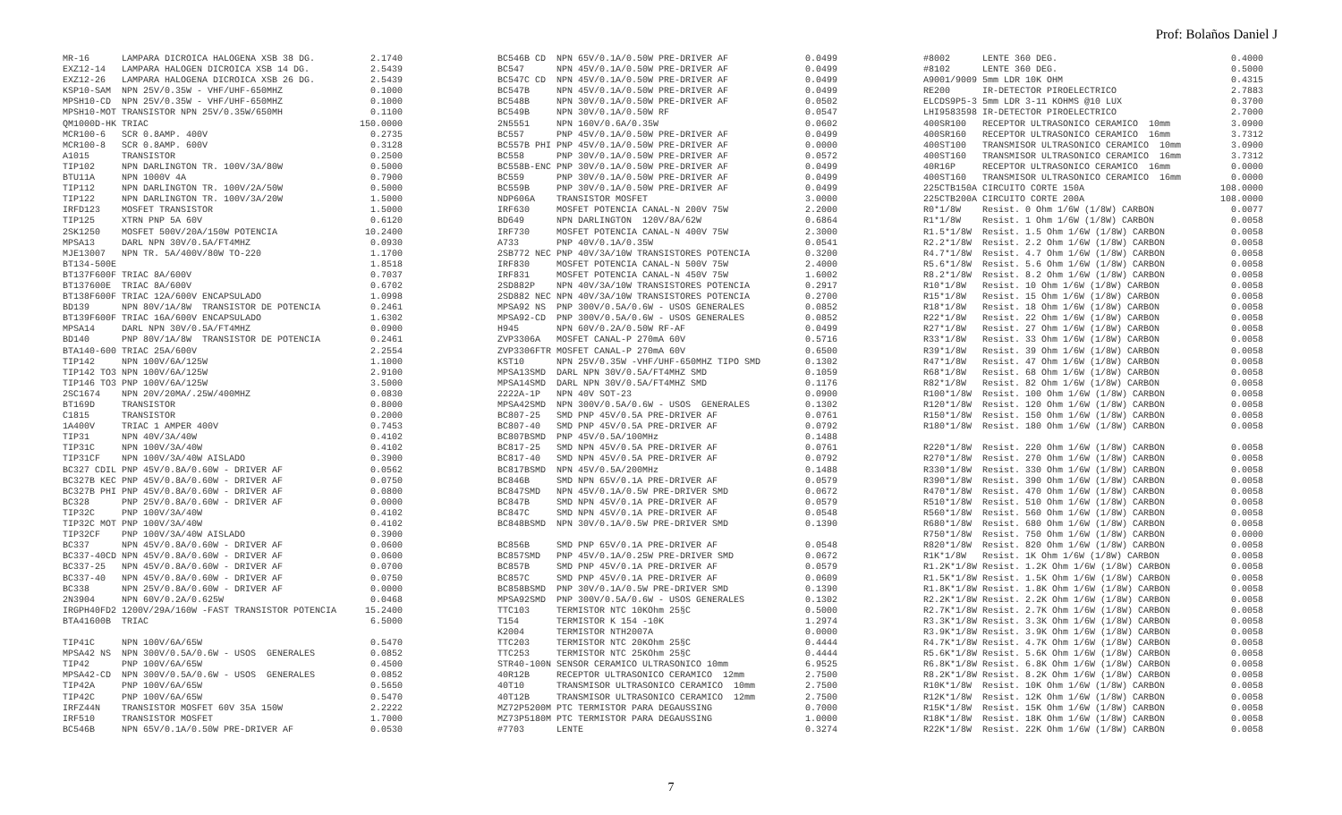Prof: Bolaños Daniel J
| MR-16 LAMPARA DICROICA HALOGENA XSB 38 DG. | 2.1740 |
| EXZ12-14 LAMPARA HALOGEN DICROICA XSB 14 DG. | 2.5439 |
| EXZ12-26 LAMPARA HALOGENA DICROICA XSB 26 DG. | 2.5439 |
| KSP10-SAM NPN 25V/0.35W - VHF/UHF-650MHZ | 0.1000 |
| MPSH10-CD NPN 25V/0.35W - VHF/UHF-650MHZ | 0.1000 |
| MPSH10-MOT TRANSISTOR NPN 25V/0.35W/650MH | 0.1100 |
| QM1000D-HK TRIAC | 150.0000 |
| MCR100-6 SCR 0.8AMP. 400V | 0.2735 |
| MCR100-8 SCR 0.8AMP. 600V | 0.3128 |
| A1015 TRANSISTOR | 0.2500 |
| TIP102 NPN DARLINGTON TR. 100V/3A/80W | 0.5000 |
| BTU11A NPN 1000V 4A | 0.7900 |
| TIP112 NPN DARLINGTON TR. 100V/2A/50W | 0.5000 |
| TIP122 NPN DARLINGTON TR. 100V/3A/20W | 1.5000 |
| IRFD123 MOSFET TRANSISTOR | 1.5000 |
| TIP125 XTRN PNP 5A 60V | 0.6120 |
| 2SK1250 MOSFET 500V/20A/150W POTENCIA | 10.2400 |
| MPSA13 DARL NPN 30V/0.5A/FT4MHZ | 0.0930 |
| MJE13007 NPN TR. 5A/400V/80W TO-220 | 1.1700 |
| BT134-500E | 1.8518 |
| BT137F600F TRIAC 8A/600V | 0.7037 |
| BT137600E TRIAC 8A/600V | 0.6702 |
| BT138F600F TRIAC 12A/600V ENCAPSULADO | 1.0998 |
| BD139 NPN 80V/1A/8W TRANSISTOR DE POTENCIA | 0.2461 |
| BT139F600F TRIAC 16A/600V ENCAPSULADO | 1.6302 |
| MPSA14 DARL NPN 30V/0.5A/FT4MHZ | 0.0900 |
| BD140 PNP 80V/1A/8W TRANSISTOR DE POTENCIA | 0.2461 |
| BTA140-600 TRIAC 25A/600V | 2.2554 |
| TIP142 NPN 100V/6A/125W | 1.1000 |
| TIP142 TO3 NPN 100V/6A/125W | 2.9100 |
| TIP146 TO3 PNP 100V/6A/125W | 3.5000 |
| 2SC1674 NPN 20V/20MA/.25W/400MHZ | 0.0830 |
| BT169D TRANSISTOR | 0.8000 |
| C1815 TRANSISTOR | 0.2000 |
| 1A400V TRIAC 1 AMPER 400V | 0.7453 |
| TIP31 NPN 40V/3A/40W | 0.4102 |
| TIP31C NPN 100V/3A/40W | 0.4102 |
| TIP31CF NPN 100V/3A/40W AISLADO | 0.3900 |
| BC327 CDIL PNP 45V/0.8A/0.60W - DRIVER AF | 0.0562 |
| BC327B KEC PNP 45V/0.8A/0.60W - DRIVER AF | 0.0750 |
| BC327B PHI PNP 45V/0.8A/0.60W - DRIVER AF | 0.0800 |
| BC328 PNP 25V/0.8A/0.60W - DRIVER AF | 0.0000 |
| TIP32C PNP 100V/3A/40W | 0.4102 |
| TIP32C MOT PNP 100V/3A/40W | 0.4102 |
| TIP32CF PNP 100V/3A/40W AISLADO | 0.3900 |
| BC337 NPN 45V/0.8A/0.60W - DRIVER AF | 0.0600 |
| BC337-40CD NPN 45V/0.8A/0.60W - DRIVER AF | 0.0600 |
| BC337-25 NPN 45V/0.8A/0.60W - DRIVER AF | 0.0700 |
| BC337-40 NPN 45V/0.8A/0.60W - DRIVER AF | 0.0750 |
| BC338 NPN 25V/0.8A/0.60W - DRIVER AF | 0.0000 |
| 2N3904 NPN 60V/0.2A/0.625W | 0.0468 |
| IRGPH40FD2 1200V/29A/160W -FAST TRANSISTOR POTENCIA | 15.2400 |
| BTA41600B TRIAC | 6.5000 |
| TIP41C NPN 100V/6A/65W | 0.5470 |
| MPSA42 NS NPN 300V/0.5A/0.6W - USOS GENERALES | 0.0852 |
| TIP42 PNP 100V/6A/65W | 0.4500 |
| MPSA42-CD NPN 300V/0.5A/0.6W - USOS GENERALES | 0.0852 |
| TIP42A PNP 100V/6A/65W | 0.5650 |
| TIP42C PNP 100V/6A/65W | 0.5470 |
| IRFZ44N TRANSISTOR MOSFET 60V 35A 150W | 2.2222 |
| IRF510 TRANSISTOR MOSFET | 1.7000 |
| BC546B NPN 65V/0.1A/0.50W PRE-DRIVER AF | 0.0530 |
| BC546B CD NPN 65V/0.1A/0.50W PRE-DRIVER AF | 0.0499 |
| BC547 NPN 45V/0.1A/0.50W PRE-DRIVER AF | 0.0499 |
| BC547C CD NPN 45V/0.1A/0.50W PRE-DRIVER AF | 0.0499 |
| BC547B NPN 45V/0.1A/0.50W PRE-DRIVER AF | 0.0499 |
| BC548B NPN 30V/0.1A/0.50W PRE-DRIVER AF | 0.0502 |
| BC549B NPN 30V/0.1A/0.50W RF | 0.0547 |
| 2N5551 NPN 160V/0.6A/0.35W | 0.0602 |
| BC557 PNP 45V/0.1A/0.50W PRE-DRIVER AF | 0.0499 |
| BC557B PHI PNP 45V/0.1A/0.50W PRE-DRIVER AF | 0.0000 |
| BC558 PNP 30V/0.1A/0.50W PRE-DRIVER AF | 0.0572 |
| BC558B-ENC PNP 30V/0.1A/0.50W PRE-DRIVER AF | 0.0499 |
| BC559 PNP 30V/0.1A/0.50W PRE-DRIVER AF | 0.0499 |
| BC559B PNP 30V/0.1A/0.50W PRE-DRIVER AF | 0.0499 |
| NDP606A TRANSISTOR MOSFET | 3.0000 |
| IRF630 MOSFET POTENCIA CANAL-N 200V 75W | 2.2000 |
| BD649 NPN DARLINGTON 120V/8A/62W | 0.6864 |
| IRF730 MOSFET POTENCIA CANAL-N 400V 75W | 2.3000 |
| A733 PNP 40V/0.1A/0.35W | 0.0541 |
| 2SB772 NEC PNP 40V/3A/10W TRANSISTORES POTENCIA | 0.3200 |
| IRF830 MOSFET POTENCIA CANAL-N 500V 75W | 2.4000 |
| IRF831 MOSFET POTENCIA CANAL-N 450V 75W | 1.6002 |
| 2SD882P NPN 40V/3A/10W TRANSISTORES POTENCIA | 0.2917 |
| 2SD882 NEC NPN 40V/3A/10W TRANSISTORES POTENCIA | 0.2700 |
| MPSA92 NS PNP 300V/0.5A/0.6W - USOS GENERALES | 0.0852 |
| MPSA92-CD PNP 300V/0.5A/0.6W - USOS GENERALES | 0.0852 |
| H945 NPN 60V/0.2A/0.50W RF-AF | 0.0499 |
| ZVP3306A MOSFET CANAL-P 270mA 60V | 0.5716 |
| ZVP3306FTR MOSFET CANAL-P 270mA 60V | 0.6500 |
| KST10 NPN 25V/0.35W -VHF/UHF-650MHZ TIPO SMD | 0.1302 |
| MPSA13SMD DARL NPN 30V/0.5A/FT4MHZ SMD | 0.1059 |
| MPSA14SMD DARL NPN 30V/0.5A/FT4MHZ SMD | 0.1176 |
| 2222A-1P NPN 40V SOT-23 | 0.0900 |
| MPSA42SMD NPN 300V/0.5A/0.6W - USOS GENERALES | 0.1302 |
| BC807-25 SMD PNP 45V/0.5A PRE-DRIVER AF | 0.0761 |
| BC807-40 SMD PNP 45V/0.5A PRE-DRIVER AF | 0.0792 |
| BC807BSMD PNP 45V/0.5A/100MHz | 0.1488 |
| BC817-25 SMD NPN 45V/0.5A PRE-DRIVER AF | 0.0761 |
| BC817-40 SMD NPN 45V/0.5A PRE-DRIVER AF | 0.0792 |
| BC817BSMD NPN 45V/0.5A/200MHz | 0.1488 |
| BC846B SMD NPN 65V/0.1A PRE-DRIVER AF | 0.0579 |
| BC847SMD NPN 45V/0.1A/0.5W PRE-DRIVER SMD | 0.0672 |
| BC847B SMD NPN 45V/0.1A PRE-DRIVER AF | 0.0579 |
| BC847C SMD NPN 45V/0.1A PRE-DRIVER AF | 0.0548 |
| BC848BSMD NPN 30V/0.1A/0.5W PRE-DRIVER SMD | 0.1390 |
| BC856B SMD PNP 65V/0.1A PRE-DRIVER AF | 0.0548 |
| BC857SMD PNP 45V/0.1A/0.25W PRE-DRIVER SMD | 0.0672 |
| BC857B SMD PNP 45V/0.1A PRE-DRIVER AF | 0.0579 |
| BC857C SMD PNP 45V/0.1A PRE-DRIVER AF | 0.0609 |
| BC858BSMD PNP 30V/0.1A/0.5W PRE-DRIVER SMD | 0.1390 |
| MPSA92SMD PNP 300V/0.5A/0.6W - USOS GENERALES | 0.1302 |
| TTC103 TERMISTOR NTC 10KOhm 25§C | 0.5000 |
| T154 TERMISTOR K 154 -10K | 1.2974 |
| K2004 TERMISTOR NTH2007A | 0.0000 |
| TTC203 TERMISTOR NTC 20KOhm 25§C | 0.4444 |
| TTC253 TERMISTOR NTC 25KOhm 25§C | 0.4444 |
| STR40-100N SENSOR CERAMICO ULTRASONICO 10mm | 6.9525 |
| 40R12B RECEPTOR ULTRASONICO CERAMICO 12mm | 2.7500 |
| 40T10 TRANSMISOR ULTRASONICO CERAMICO 10mm | 2.7500 |
| 40T12B TRANSMISOR ULTRASONICO CERAMICO 12mm | 2.7500 |
| MZ72P5200M PTC TERMISTOR PARA DEGAUSSING | 0.7000 |
| MZ73P5180M PTC TERMISTOR PARA DEGAUSSING | 1.0000 |
| #7703 LENTE | 0.3274 |
| #8002 LENTE 360 DEG. | 0.4000 |
| #8102 LENTE 360 DEG. | 0.5000 |
| A9001/9009 5mm LDR 10K OHM | 0.4315 |
| RE200 IR-DETECTOR PIROELECTRICO | 2.7883 |
| ELCDS9P5-3 5mm LDR 3-11 KOHMS @10 LUX | 0.3700 |
| LHI9583598 IR-DETECTOR PIROELECTRICO | 2.7000 |
| 400SR100 RECEPTOR ULTRASONICO CERAMICO 10mm | 3.0900 |
| 400SR160 RECEPTOR ULTRASONICO CERAMICO 16mm | 3.7312 |
| 400ST100 TRANSMISOR ULTRASONICO CERAMICO 10mm | 3.0900 |
| 400ST160 TRANSMISOR ULTRASONICO CERAMICO 16mm | 3.7312 |
| 40R16P RECEPTOR ULTRASONICO CERAMICO 16mm | 0.0000 |
| 400ST160 TRANSMISOR ULTRASONICO CERAMICO 16mm | 0.0000 |
| 225CTB150A CIRCUITO CORTE 150A | 108.0000 |
| 225CTB200A CIRCUITO CORTE 200A | 108.0000 |
| R0*1/8W Resist. 0 Ohm 1/6W (1/8W) CARBON | 0.0077 |
| R1*1/8W Resist. 1 Ohm 1/6W (1/8W) CARBON | 0.0058 |
| R1.5*1/8W Resist. 1.5 Ohm 1/6W (1/8W) CARBON | 0.0058 |
| R2.2*1/8W Resist. 2.2 Ohm 1/6W (1/8W) CARBON | 0.0058 |
| R4.7*1/8W Resist. 4.7 Ohm 1/6W (1/8W) CARBON | 0.0058 |
| R5.6*1/8W Resist. 5.6 Ohm 1/6W (1/8W) CARBON | 0.0058 |
| R8.2*1/8W Resist. 8.2 Ohm 1/6W (1/8W) CARBON | 0.0058 |
| R10*1/8W Resist. 10 Ohm 1/6W (1/8W) CARBON | 0.0058 |
| R15*1/8W Resist. 15 Ohm 1/6W (1/8W) CARBON | 0.0058 |
| R18*1/8W Resist. 18 Ohm 1/6W (1/8W) CARBON | 0.0058 |
| R22*1/8W Resist. 22 Ohm 1/6W (1/8W) CARBON | 0.0058 |
| R27*1/8W Resist. 27 Ohm 1/6W (1/8W) CARBON | 0.0058 |
| R33*1/8W Resist. 33 Ohm 1/6W (1/8W) CARBON | 0.0058 |
| R39*1/8W Resist. 39 Ohm 1/6W (1/8W) CARBON | 0.0058 |
| R47*1/8W Resist. 47 Ohm 1/6W (1/8W) CARBON | 0.0058 |
| R68*1/8W Resist. 68 Ohm 1/6W (1/8W) CARBON | 0.0058 |
| R82*1/8W Resist. 82 Ohm 1/6W (1/8W) CARBON | 0.0058 |
| R100*1/8W Resist. 100 Ohm 1/6W (1/8W) CARBON | 0.0058 |
| R120*1/8W Resist. 120 Ohm 1/6W (1/8W) CARBON | 0.0058 |
| R150*1/8W Resist. 150 Ohm 1/6W (1/8W) CARBON | 0.0058 |
| R180*1/8W Resist. 180 Ohm 1/6W (1/8W) CARBON | 0.0058 |
| R220*1/8W Resist. 220 Ohm 1/6W (1/8W) CARBON | 0.0058 |
| R270*1/8W Resist. 270 Ohm 1/6W (1/8W) CARBON | 0.0058 |
| R330*1/8W Resist. 330 Ohm 1/6W (1/8W) CARBON | 0.0058 |
| R390*1/8W Resist. 390 Ohm 1/6W (1/8W) CARBON | 0.0058 |
| R470*1/8W Resist. 470 Ohm 1/6W (1/8W) CARBON | 0.0058 |
| R510*1/8W Resist. 510 Ohm 1/6W (1/8W) CARBON | 0.0058 |
| R560*1/8W Resist. 560 Ohm 1/6W (1/8W) CARBON | 0.0058 |
| R680*1/8W Resist. 680 Ohm 1/6W (1/8W) CARBON | 0.0058 |
| R750*1/8W Resist. 750 Ohm 1/6W (1/8W) CARBON | 0.0000 |
| R820*1/8W Resist. 820 Ohm 1/6W (1/8W) CARBON | 0.0058 |
| R1K*1/8W Resist. 1K Ohm 1/6W (1/8W) CARBON | 0.0058 |
| R1.2K*1/8W Resist. 1.2K Ohm 1/6W (1/8W) CARBON | 0.0058 |
| R1.5K*1/8W Resist. 1.5K Ohm 1/6W (1/8W) CARBON | 0.0058 |
| R1.8K*1/8W Resist. 1.8K Ohm 1/6W (1/8W) CARBON | 0.0058 |
| R2.2K*1/8W Resist. 2.2K Ohm 1/6W (1/8W) CARBON | 0.0058 |
| R2.7K*1/8W Resist. 2.7K Ohm 1/6W (1/8W) CARBON | 0.0058 |
| R3.3K*1/8W Resist. 3.3K Ohm 1/6W (1/8W) CARBON | 0.0058 |
| R3.9K*1/8W Resist. 3.9K Ohm 1/6W (1/8W) CARBON | 0.0058 |
| R4.7K*1/8W Resist. 4.7K Ohm 1/6W (1/8W) CARBON | 0.0058 |
| R5.6K*1/8W Resist. 5.6K Ohm 1/6W (1/8W) CARBON | 0.0058 |
| R6.8K*1/8W Resist. 6.8K Ohm 1/6W (1/8W) CARBON | 0.0058 |
| R8.2K*1/8W Resist. 8.2K Ohm 1/6W (1/8W) CARBON | 0.0058 |
| R10K*1/8W Resist. 10K Ohm 1/6W (1/8W) CARBON | 0.0058 |
| R12K*1/8W Resist. 12K Ohm 1/6W (1/8W) CARBON | 0.0058 |
| R15K*1/8W Resist. 15K Ohm 1/6W (1/8W) CARBON | 0.0058 |
| R18K*1/8W Resist. 18K Ohm 1/6W (1/8W) CARBON | 0.0058 |
| R22K*1/8W Resist. 22K Ohm 1/6W (1/8W) CARBON | 0.0058 |
7